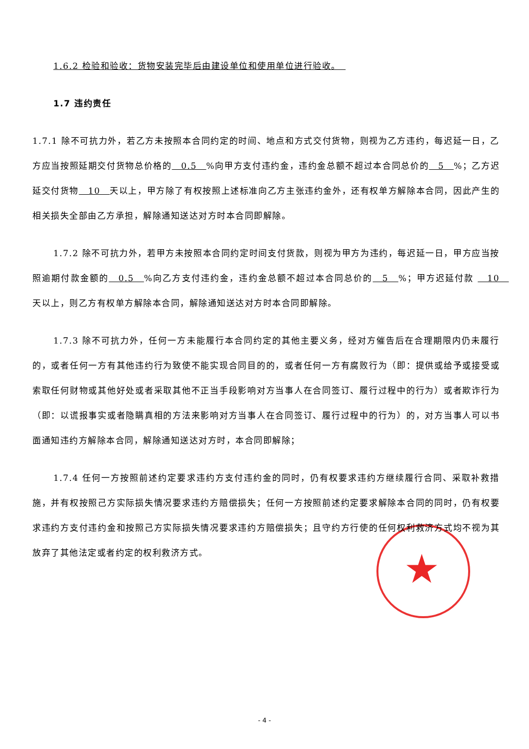★
1.6.2 检验和验收：货物安装完毕后由建设单位和使用单位进行验收。　
1.7 违约责任
1.7.1 除不可抗力外，若乙方未按照本合同约定的时间、地点和方式交付货物，则视为乙方违约，每迟延一日，乙方应当按照延期交付货物总价格的　0.5　%向甲方支付违约金，违约金总额不超过本合同总价的　5　%；乙方迟延交付货物　10　天以上，甲方除了有权按照上述标准向乙方主张违约金外，还有权单方解除本合同，因此产生的相关损失全部由乙方承担，解除通知送达对方时本合同即解除。
1.7.2 除不可抗力外，若甲方未按照本合同约定时间支付货款，则视为甲方为违约，每迟延一日，甲方应当按照逾期付款金额的　0.5　%向乙方支付违约金，违约金总额不超过本合同总价的　5　%；甲方迟延付款 　10　天以上，则乙方有权单方解除本合同，解除通知送达对方时本合同即解除。
1.7.3 除不可抗力外，任何一方未能履行本合同约定的其他主要义务，经对方催告后在合理期限内仍未履行的，或者任何一方有其他违约行为致使不能实现合同目的的，或者任何一方有腐败行为（即：提供或给予或接受或索取任何财物或其他好处或者采取其他不正当手段影响对方当事人在合同签订、履行过程中的行为）或者欺诈行为（即：以谎报事实或者隐瞒真相的方法来影响对方当事人在合同签订、履行过程中的行为）的，对方当事人可以书面通知违约方解除本合同，解除通知送达对方时，本合同即解除；
1.7.4 任何一方按照前述约定要求违约方支付违约金的同时，仍有权要求违约方继续履行合同、采取补救措施，并有权按照己方实际损失情况要求违约方赔偿损失；任何一方按照前述约定要求解除本合同的同时，仍有权要求违约方支付违约金和按照己方实际损失情况要求违约方赔偿损失；且守约方行使的任何权利救济方式均不视为其放弃了其他法定或者约定的权利救济方式。
- 4 -